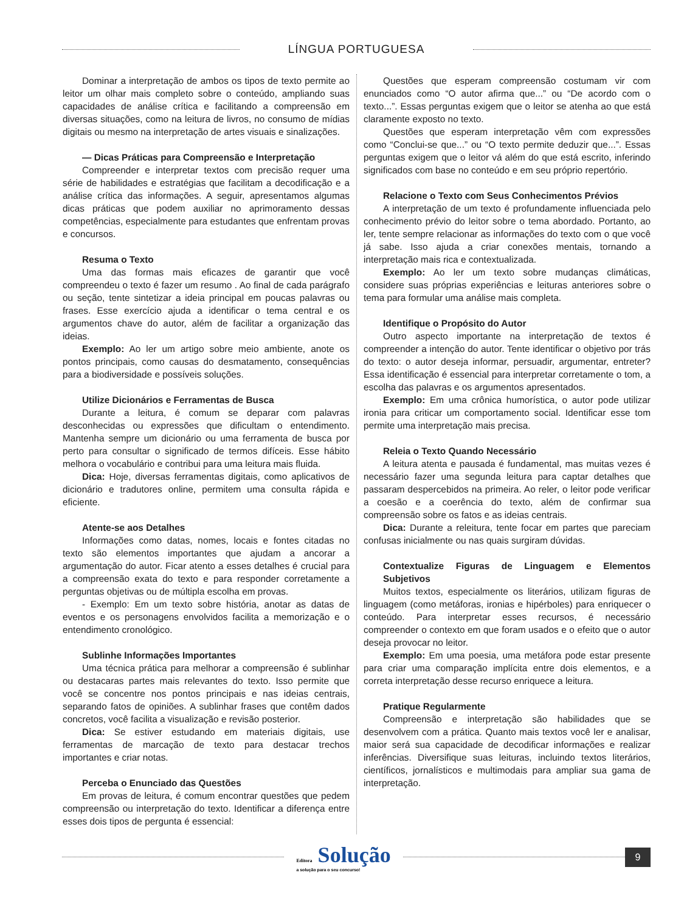LÍNGUA PORTUGUESA
Dominar a interpretação de ambos os tipos de texto permite ao leitor um olhar mais completo sobre o conteúdo, ampliando suas capacidades de análise crítica e facilitando a compreensão em diversas situações, como na leitura de livros, no consumo de mídias digitais ou mesmo na interpretação de artes visuais e sinalizações.
— Dicas Práticas para Compreensão e Interpretação
Compreender e interpretar textos com precisão requer uma série de habilidades e estratégias que facilitam a decodificação e a análise crítica das informações. A seguir, apresentamos algumas dicas práticas que podem auxiliar no aprimoramento dessas competências, especialmente para estudantes que enfrentam provas e concursos.
Resuma o Texto
Uma das formas mais eficazes de garantir que você compreendeu o texto é fazer um resumo . Ao final de cada parágrafo ou seção, tente sintetizar a ideia principal em poucas palavras ou frases. Esse exercício ajuda a identificar o tema central e os argumentos chave do autor, além de facilitar a organização das ideias.
Exemplo: Ao ler um artigo sobre meio ambiente, anote os pontos principais, como causas do desmatamento, consequências para a biodiversidade e possíveis soluções.
Utilize Dicionários e Ferramentas de Busca
Durante a leitura, é comum se deparar com palavras desconhecidas ou expressões que dificultam o entendimento. Mantenha sempre um dicionário ou uma ferramenta de busca por perto para consultar o significado de termos difíceis. Esse hábito melhora o vocabulário e contribui para uma leitura mais fluida.
Dica: Hoje, diversas ferramentas digitais, como aplicativos de dicionário e tradutores online, permitem uma consulta rápida e eficiente.
Atente-se aos Detalhes
Informações como datas, nomes, locais e fontes citadas no texto são elementos importantes que ajudam a ancorar a argumentação do autor. Ficar atento a esses detalhes é crucial para a compreensão exata do texto e para responder corretamente a perguntas objetivas ou de múltipla escolha em provas.
- Exemplo: Em um texto sobre história, anotar as datas de eventos e os personagens envolvidos facilita a memorização e o entendimento cronológico.
Sublinhe Informações Importantes
Uma técnica prática para melhorar a compreensão é sublinhar ou destacaras partes mais relevantes do texto. Isso permite que você se concentre nos pontos principais e nas ideias centrais, separando fatos de opiniões. A sublinhar frases que contêm dados concretos, você facilita a visualização e revisão posterior.
Dica: Se estiver estudando em materiais digitais, use ferramentas de marcação de texto para destacar trechos importantes e criar notas.
Perceba o Enunciado das Questões
Em provas de leitura, é comum encontrar questões que pedem compreensão ou interpretação do texto. Identificar a diferença entre esses dois tipos de pergunta é essencial:
Questões que esperam compreensão costumam vir com enunciados como “O autor afirma que...” ou “De acordo com o texto...”. Essas perguntas exigem que o leitor se atenha ao que está claramente exposto no texto.
Questões que esperam interpretação vêm com expressões como “Conclui-se que...” ou “O texto permite deduzir que...”. Essas perguntas exigem que o leitor vá além do que está escrito, inferindo significados com base no conteúdo e em seu próprio repertório.
Relacione o Texto com Seus Conhecimentos Prévios
A interpretação de um texto é profundamente influenciada pelo conhecimento prévio do leitor sobre o tema abordado. Portanto, ao ler, tente sempre relacionar as informações do texto com o que você já sabe. Isso ajuda a criar conexões mentais, tornando a interpretação mais rica e contextualizada.
Exemplo: Ao ler um texto sobre mudanças climáticas, considere suas próprias experiências e leituras anteriores sobre o tema para formular uma análise mais completa.
Identifique o Propósito do Autor
Outro aspecto importante na interpretação de textos é compreender a intenção do autor. Tente identificar o objetivo por trás do texto: o autor deseja informar, persuadir, argumentar, entreter? Essa identificação é essencial para interpretar corretamente o tom, a escolha das palavras e os argumentos apresentados.
Exemplo: Em uma crônica humorística, o autor pode utilizar ironia para criticar um comportamento social. Identificar esse tom permite uma interpretação mais precisa.
Releia o Texto Quando Necessário
A leitura atenta e pausada é fundamental, mas muitas vezes é necessário fazer uma segunda leitura para captar detalhes que passaram despercebidos na primeira. Ao reler, o leitor pode verificar a coesão e a coerência do texto, além de confirmar sua compreensão sobre os fatos e as ideias centrais.
Dica: Durante a releitura, tente focar em partes que pareciam confusas inicialmente ou nas quais surgiram dúvidas.
Contextualize Figuras de Linguagem e Elementos Subjetivos
Muitos textos, especialmente os literários, utilizam figuras de linguagem (como metáforas, ironias e hipérboles) para enriquecer o conteúdo. Para interpretar esses recursos, é necessário compreender o contexto em que foram usados e o efeito que o autor deseja provocar no leitor.
Exemplo: Em uma poesia, uma metáfora pode estar presente para criar uma comparação implícita entre dois elementos, e a correta interpretação desse recurso enriquece a leitura.
Pratique Regularmente
Compreensão e interpretação são habilidades que se desenvolvem com a prática. Quanto mais textos você ler e analisar, maior será sua capacidade de decodificar informações e realizar inferências. Diversifique suas leituras, incluindo textos literários, científicos, jornalísticos e multimodais para ampliar sua gama de interpretação.
Editora Solução
a solução para o seu concurso!
9